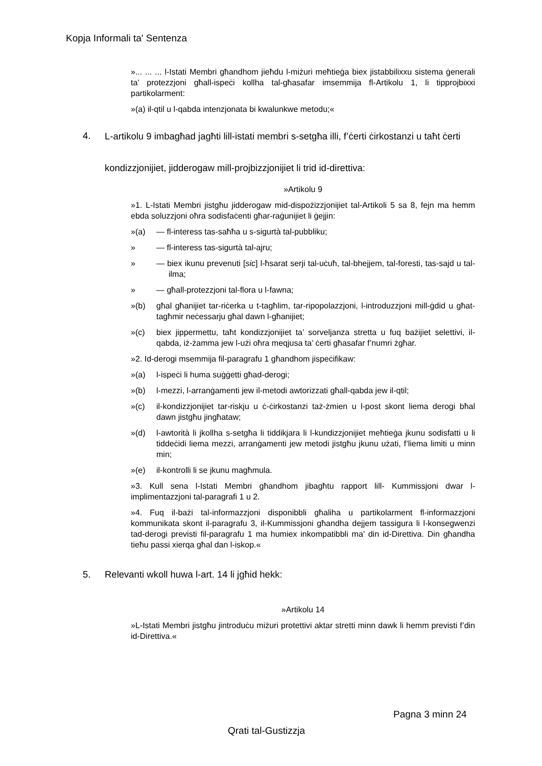Kopja Informali ta' Sentenza
»... ... ... l-Istati Membri għandhom jieħdu l-miżuri meħtieġa biex jistabbilixxu sistema ġenerali ta’ protezzjoni għall-ispeċi kollha tal-għasafar imsemmija fl-Artikolu 1, li tipprojbixxi partikolarment:
»(a) il-qtil u l-qabda intenzjonata bi kwalunkwe metodu;«
4.
L-artikolu 9 imbagħad jagħti lill-istati membri s-setgħa illi, f’ċerti ċirkostanzi u taħt ċerti kondizzjonijiet, jidderogaw mill-projbizzjonijiet li trid id-direttiva:
»Artikolu 9
»1. L-Istati Membri jistgħu jidderogaw mid-dispożizzjonijiet tal-Artikoli 5 sa 8, fejn ma hemm ebda soluzzjoni oħra sodisfaċenti għar-raġunijiet li ġejjin:
»(a) — fl-interess tas-saħħa u s-sigurtà tal-pubbliku;
» — fl-interess tas-sigurtà tal-ajru;
» — biex ikunu prevenuti [sic] l-ħsarat serji tal-uċuħ, tal-bhejjem, tal-foresti, tas-sajd u tal-ilma;
» — għall-protezzjoni tal-flora u l-fawna;
»(b) għal għanijiet tar-riċerka u t-tagħlim, tar-ripopolazzjoni, l-introduzzjoni mill-ġdid u għat-tagħmir neċessarju għal dawn l-għanijiet;
»(c) biex jippermettu, taħt kondizzjonijiet ta’ sorveljanza stretta u fuq bażijiet selettivi, il-qabda, iż-żamma jew l-użi oħra meqjusa ta’ ċerti għasafar f’numri żgħar.
»2. Id-derogi msemmija fil-paragrafu 1 għandhom jispeċifikaw:
»(a) l-ispeċi li huma suġġetti għad-derogi;
»(b) l-mezzi, l-arranġamenti jew il-metodi awtorizzati għall-qabda jew il-qtil;
»(c) il-kondizzjonijiet tar-riskju u ċ-ċirkostanzi taż-żmien u l-post skont liema derogi bħal dawn jistgħu jingħataw;
»(d) l-awtorità li jkollha s-setgħa li tiddikjara li l-kundizzjonijiet meħtieġa jkunu sodisfatti u li tiddeċidi liema mezzi, arranġamenti jew metodi jistgħu jkunu użati, f’liema limiti u minn min;
»(e) il-kontrolli li se jkunu magħmula.
»3. Kull sena l-Istati Membri għandhom jibagħtu rapport lill- Kummissjoni dwar l-implimentazzjoni tal-paragrafi 1 u 2.
»4. Fuq il-bażi tal-informazzjoni disponibbli għaliha u partikolarment fl-informazzjoni kommunikata skont il-paragrafu 3, il-Kummissjoni għandha dejjem tassigura li l-konsegwenzi tad-derogi previsti fil-paragrafu 1 ma humiex inkompatibbli ma’ din id-Direttiva. Din għandha tieħu passi xierqa għal dan l-iskop.«
5. Relevanti wkoll huwa l-art. 14 li jgħid hekk:
»Artikolu 14
»L-Istati Membri jistgħu jintroduċu miżuri protettivi aktar stretti minn dawk li hemm previsti f’din id-Direttiva.«
Pagna 3 minn 24
Qrati tal-Gustizzja